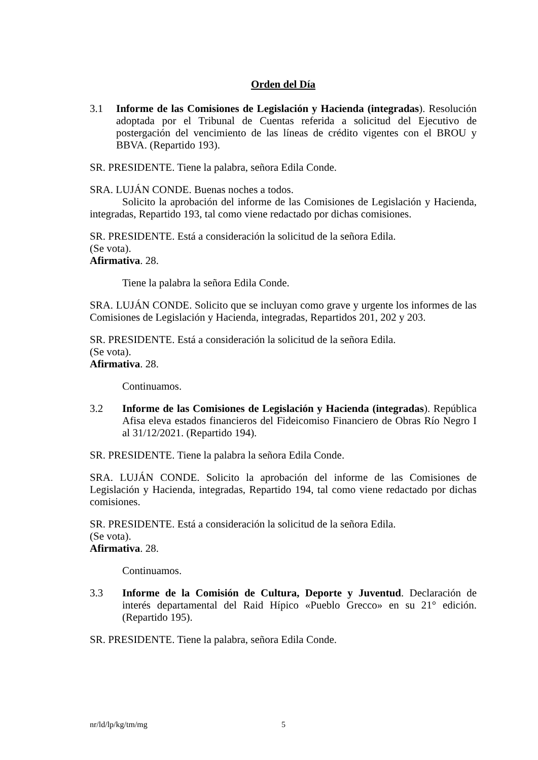Orden del Día
3.1 Informe de las Comisiones de Legislación y Hacienda (integradas). Resolución adoptada por el Tribunal de Cuentas referida a solicitud del Ejecutivo de postergación del vencimiento de las líneas de crédito vigentes con el BROU y BBVA. (Repartido 193).
SR. PRESIDENTE. Tiene la palabra, señora Edila Conde.
SRA. LUJÁN CONDE. Buenas noches a todos.
Solicito la aprobación del informe de las Comisiones de Legislación y Hacienda, integradas, Repartido 193, tal como viene redactado por dichas comisiones.
SR. PRESIDENTE. Está a consideración la solicitud de la señora Edila.
(Se vota).
Afirmativa. 28.
Tiene la palabra la señora Edila Conde.
SRA. LUJÁN CONDE. Solicito que se incluyan como grave y urgente los informes de las Comisiones de Legislación y Hacienda, integradas, Repartidos 201, 202 y 203.
SR. PRESIDENTE. Está a consideración la solicitud de la señora Edila.
(Se vota).
Afirmativa. 28.
Continuamos.
3.2 Informe de las Comisiones de Legislación y Hacienda (integradas). República Afisa eleva estados financieros del Fideicomiso Financiero de Obras Río Negro I al 31/12/2021. (Repartido 194).
SR. PRESIDENTE. Tiene la palabra la señora Edila Conde.
SRA. LUJÁN CONDE. Solicito la aprobación del informe de las Comisiones de Legislación y Hacienda, integradas, Repartido 194, tal como viene redactado por dichas comisiones.
SR. PRESIDENTE. Está a consideración la solicitud de la señora Edila.
(Se vota).
Afirmativa. 28.
Continuamos.
3.3 Informe de la Comisión de Cultura, Deporte y Juventud. Declaración de interés departamental del Raid Hípico «Pueblo Grecco» en su 21° edición. (Repartido 195).
SR. PRESIDENTE. Tiene la palabra, señora Edila Conde.
nr/ld/lp/kg/tm/mg 5